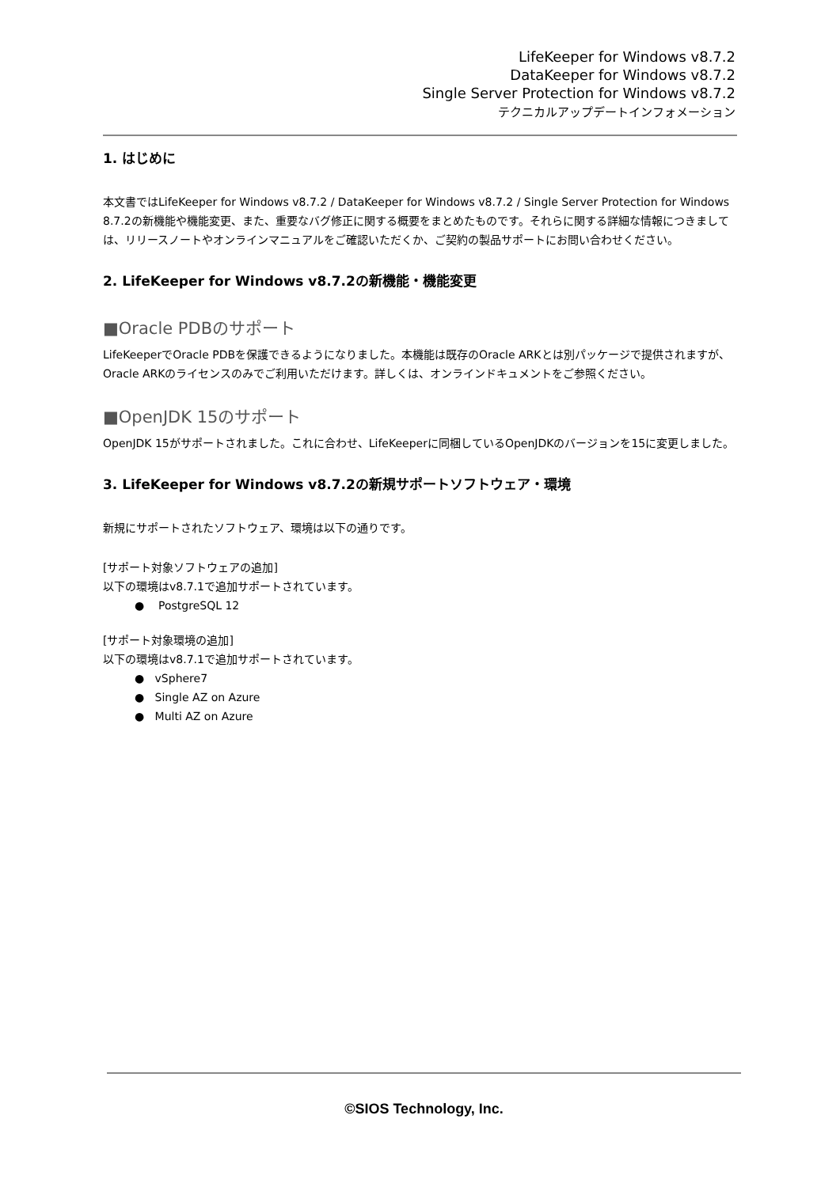LifeKeeper for Windows v8.7.2
DataKeeper for Windows v8.7.2
Single Server Protection for Windows v8.7.2
テクニカルアップデートインフォメーション
1. はじめに
本文書ではLifeKeeper for Windows v8.7.2 / DataKeeper for Windows v8.7.2 / Single Server Protection for Windows 8.7.2の新機能や機能変更、また、重要なバグ修正に関する概要をまとめたものです。それらに関する詳細な情報につきましては、リリースノートやオンラインマニュアルをご確認いただくか、ご契約の製品サポートにお問い合わせください。
2. LifeKeeper for Windows v8.7.2の新機能・機能変更
■Oracle PDBのサポート
LifeKeeperでOracle PDBを保護できるようになりました。本機能は既存のOracle ARKとは別パッケージで提供されますが、Oracle ARKのライセンスのみでご利用いただけます。詳しくは、オンラインドキュメントをご参照ください。
■OpenJDK 15のサポート
OpenJDK 15がサポートされました。これに合わせ、LifeKeeperに同梱しているOpenJDKのバージョンを15に変更しました。
3. LifeKeeper for Windows v8.7.2の新規サポートソフトウェア・環境
新規にサポートされたソフトウェア、環境は以下の通りです。
[サポート対象ソフトウェアの追加]
以下の環境はv8.7.1で追加サポートされています。
● PostgreSQL 12
[サポート対象環境の追加]
以下の環境はv8.7.1で追加サポートされています。
● vSphere7
● Single AZ on Azure
● Multi AZ on Azure
©SIOS Technology, Inc.